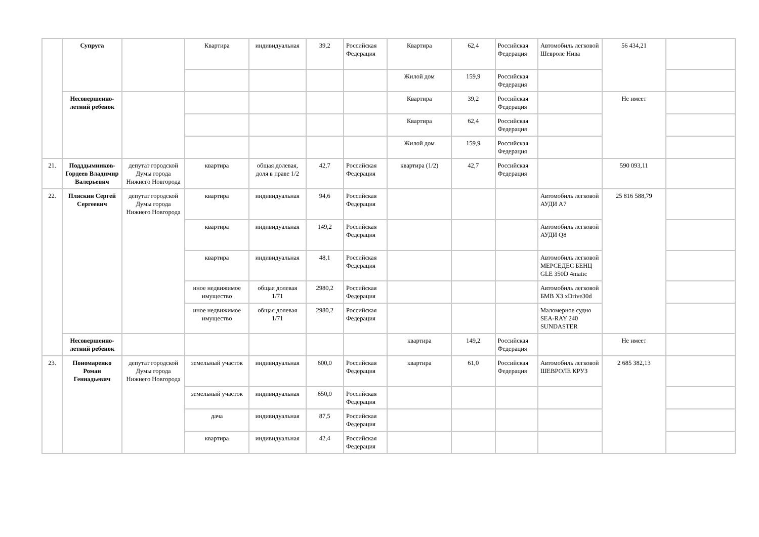| | Супруга | | Квартира | индивидуальная | 39,2 | Российская Федерация | Квартира | 62,4 | Российская Федерация | Автомобиль легковой Шевроле Нива | 56 434,21 | |
| | | | | | | | Жилой дом | 159,9 | Российская Федерация | | | |
| | Несовершенно-летний ребенок | | | | | | Квартира | 39,2 | Российская Федерация | | Не имеет | |
| | | | | | | | Квартира | 62,4 | Российская Федерация | | | |
| | | | | | | | Жилой дом | 159,9 | Российская Федерация | | | |
| 21. | Подддымников-Гордеев Владимир Валерьевич | депутат городской Думы города Нижнего Новгорода | квартира | общая долевая, доля в праве 1/2 | 42,7 | Российская Федерация | квартира (1/2) | 42,7 | Российская Федерация | | 590 093,11 | |
| 22. | Пляскин Сергей Сергеевич | депутат городской Думы города Нижнего Новгорода | квартира | индивидуальная | 94,6 | Российская Федерация | | | | Автомобиль легковой АУДИ А7 | 25 816 588,79 | |
| | | | квартира | индивидуальная | 149,2 | Российская Федерация | | | | Автомобиль легковой АУДИ Q8 | | |
| | | | квартира | индивидуальная | 48,1 | Российская Федерация | | | | Автомобиль легковой МЕРСЕДЕС БЕНЦ GLE 350D 4matic | | |
| | | | иное недвижимое имущество | общая долевая 1/71 | 2980,2 | Российская Федерация | | | | Автомобиль легковой БМВ X3 xDrive30d | | |
| | | | иное недвижимое имущество | общая долевая 1/71 | 2980,2 | Российская Федерация | | | | Маломерное судно SEA-RAY 240 SUNDASTER | | |
| | Несовершенно-летний ребенок | | | | | | квартира | 149,2 | Российская Федерация | | Не имеет | |
| 23. | Пономаренко Роман Геннадьевич | депутат городской Думы города Нижнего Новгорода | земельный участок | индивидуальная | 600,0 | Российская Федерация | квартира | 61,0 | Российская Федерация | Автомобиль легковой ШЕВРОЛЕ КРУЗ | 2 685 382,13 | |
| | | | земельный участок | индивидуальная | 650,0 | Российская Федерация | | | | | | |
| | | | дача | индивидуальная | 87,5 | Российская Федерация | | | | | | |
| | | | квартира | индивидуальная | 42,4 | Российская Федерация | | | | | | |